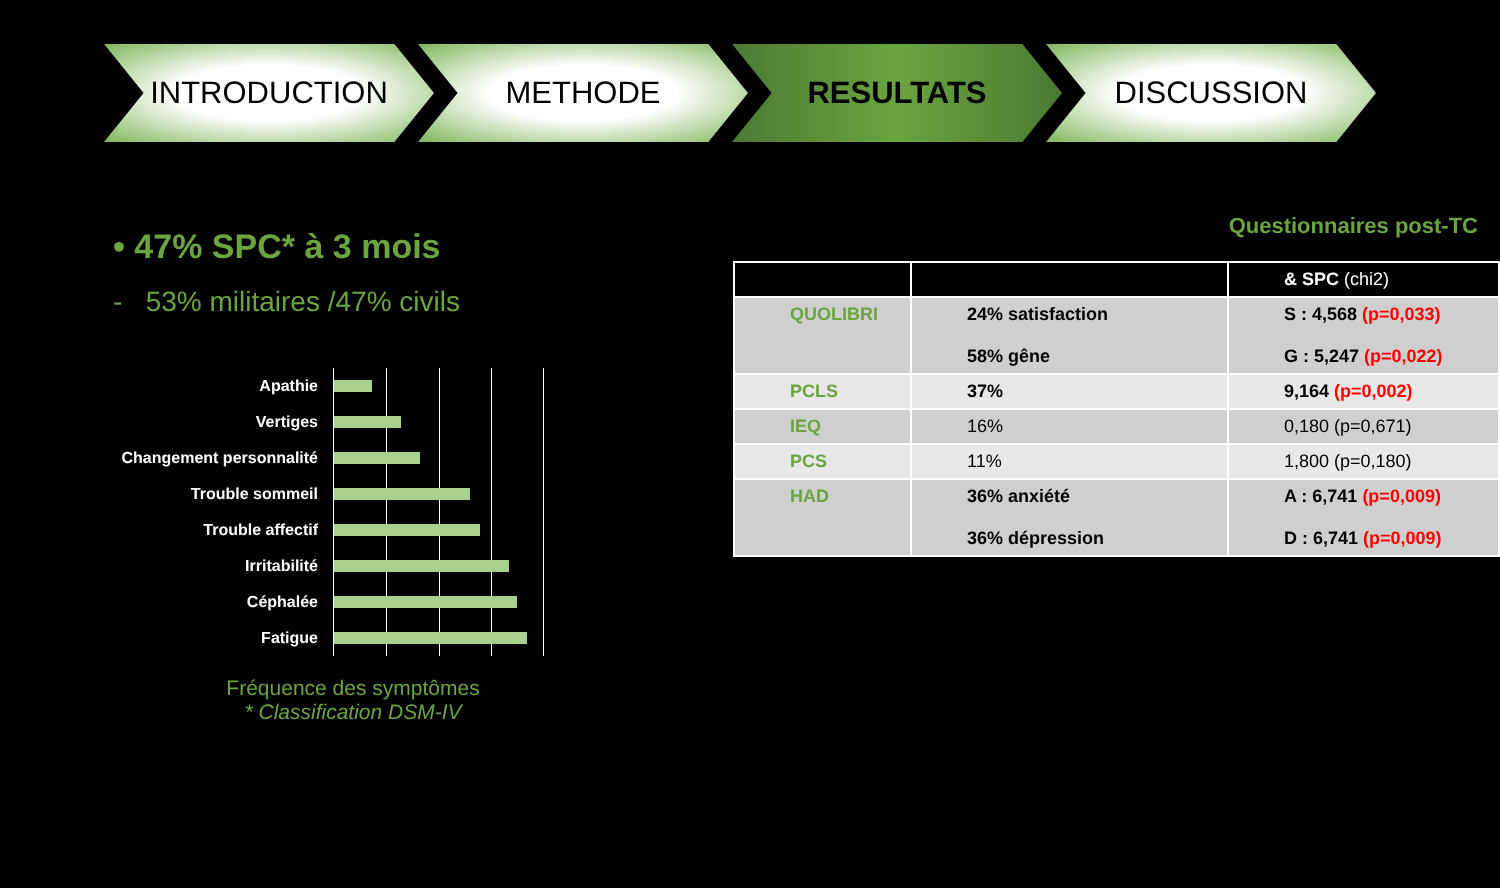INTRODUCTION METHODE RESULTATS DISCUSSION
• 47% SPC* à 3 mois
- 53% militaires /47% civils
Apathie
Vertiges
Changement personnalité
Trouble sommeil
Trouble affectif
Irritabilité
Céphalée
Fatigue
Fréquence des symptômes
* Classification DSM-IV
Questionnaires post-TC
| | | & SPC (chi2) |
| --- | --- | --- |
| QUOLIBRI | 24% satisfaction 58% gêne | S : 4,568 (p=0,033) G : 5,247 (p=0,022) |
| PCLS | 37% | 9,164 (p=0,002) |
| IEQ | 16% | 0,180 (p=0,671) |
| PCS | 11% | 1,800 (p=0,180) |
| HAD | 36% anxiété 36% dépression | A : 6,741 (p=0,009) D : 6,741 (p=0,009) |